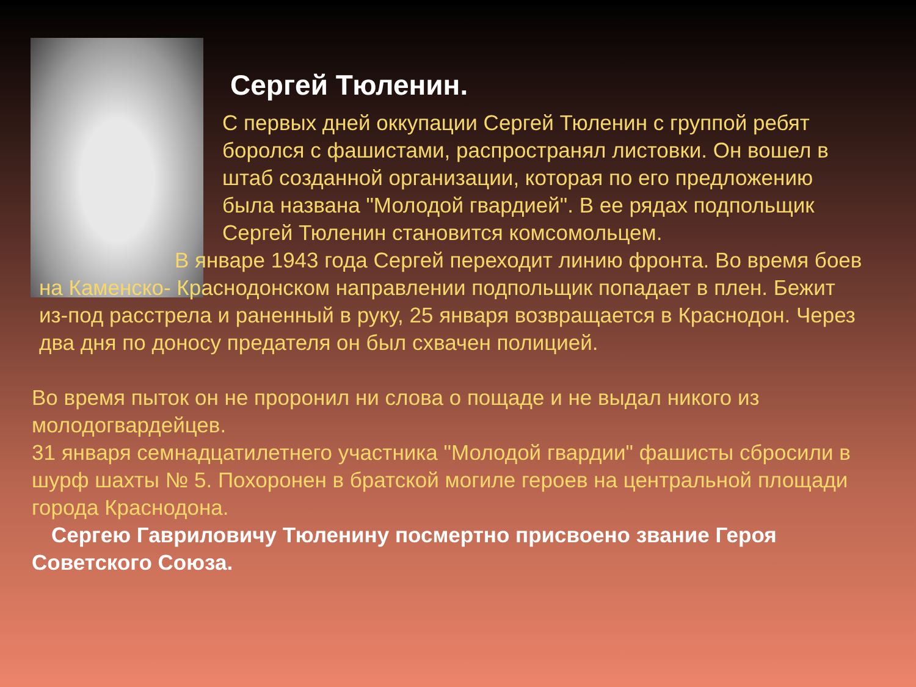Сергей Тюленин.
С первых дней оккупации Сергей Тюленин с группой ребят боролся с фашистами, распространял листовки. Он вошел в штаб созданной организации, которая по его предложению была названа "Молодой гвардией". В ее рядах подпольщик Сергей Тюленин становится комсомольцем.
В январе 1943 года Сергей переходит линию фронта. Во время боев на Каменско- Краснодонском направлении подпольщик попадает в плен. Бежит из-под расстрела и раненный в руку, 25 января возвращается в Краснодон. Через два дня по доносу предателя он был схвачен полицией.
Во время пыток он не проронил ни слова о пощаде и не выдал никого из молодогвардейцев.
31 января семнадцатилетнего участника "Молодой гвардии" фашисты сбросили в шурф шахты № 5. Похоронен в братской могиле героев на центральной площади города Краснодона.
Сергею Гавриловичу Тюленину посмертно присвоено звание Героя Советского Союза.